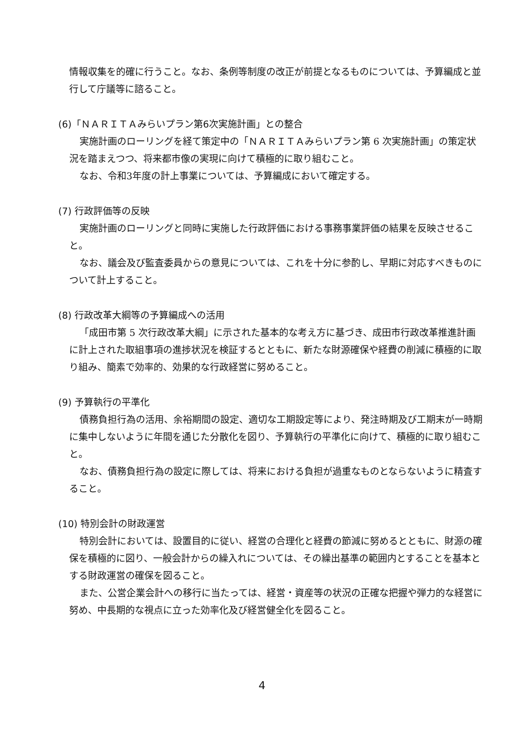情報収集を的確に行うこと。なお、条例等制度の改正が前提となるものについては、予算編成と並行して庁議等に諮ること。
(6)「ＮＡＲＩＴＡみらいプラン第6次実施計画」との整合
実施計画のローリングを経て策定中の「ＮＡＲＩＴＡみらいプラン第 6 次実施計画」の策定状況を踏まえつつ、将来都市像の実現に向けて積極的に取り組むこと。
なお、令和3年度の計上事業については、予算編成において確定する。
(7) 行政評価等の反映
実施計画のローリングと同時に実施した行政評価における事務事業評価の結果を反映させること。
なお、議会及び監査委員からの意見については、これを十分に参酌し、早期に対応すべきものについて計上すること。
(8) 行政改革大綱等の予算編成への活用
「成田市第 5 次行政改革大綱」に示された基本的な考え方に基づき、成田市行政改革推進計画に計上された取組事項の進捗状況を検証するとともに、新たな財源確保や経費の削減に積極的に取り組み、簡素で効率的、効果的な行政経営に努めること。
(9) 予算執行の平準化
債務負担行為の活用、余裕期間の設定、適切な工期設定等により、発注時期及び工期末が一時期に集中しないように年間を通じた分散化を図り、予算執行の平準化に向けて、積極的に取り組むこと。
なお、債務負担行為の設定に際しては、将来における負担が過重なものとならないように精査すること。
(10) 特別会計の財政運営
特別会計においては、設置目的に従い、経営の合理化と経費の節減に努めるとともに、財源の確保を積極的に図り、一般会計からの繰入れについては、その繰出基準の範囲内とすることを基本とする財政運営の確保を図ること。
また、公営企業会計への移行に当たっては、経営・資産等の状況の正確な把握や弾力的な経営に努め、中長期的な視点に立った効率化及び経営健全化を図ること。
4